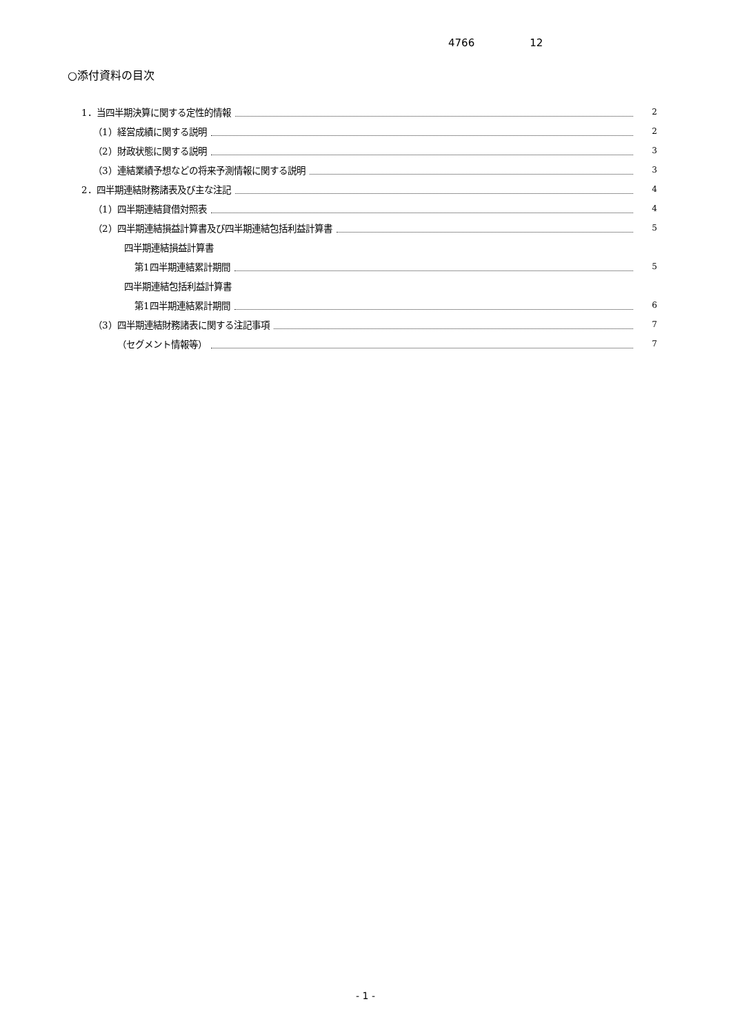4766 12
○添付資料の目次
1．当四半期決算に関する定性的情報 2
（1）経営成績に関する説明 2
（2）財政状態に関する説明 3
（3）連結業績予想などの将来予測情報に関する説明 3
2．四半期連結財務諸表及び主な注記 4
（1）四半期連結貸借対照表 4
（2）四半期連結損益計算書及び四半期連結包括利益計算書 5
四半期連結損益計算書
第1四半期連結累計期間 5
四半期連結包括利益計算書
第1四半期連結累計期間 6
（3）四半期連結財務諸表に関する注記事項 7
（セグメント情報等） 7
- 1 -